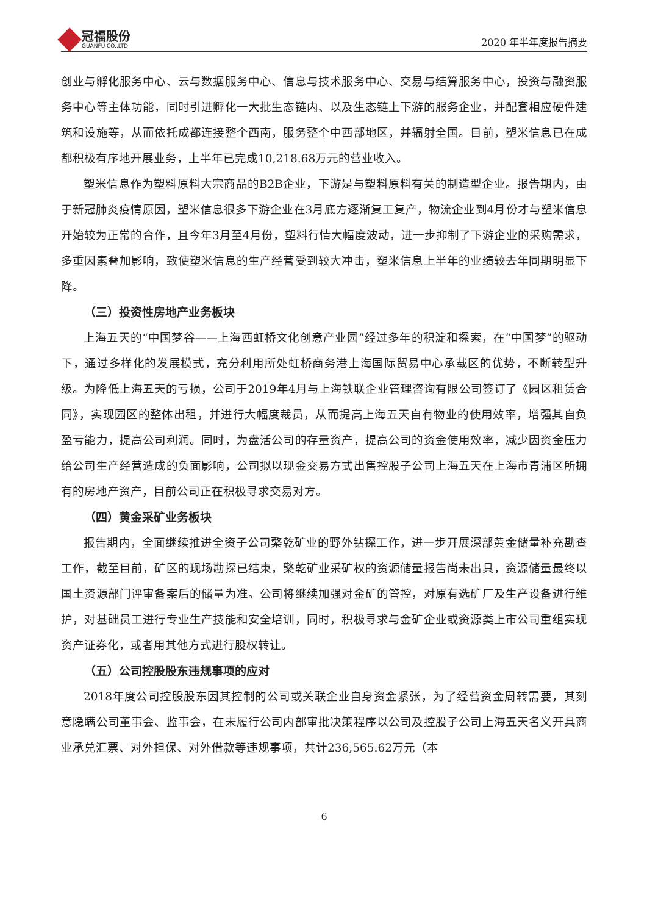冠福股份
GUANFU CO.,LTD
2020 年半年度报告摘要
创业与孵化服务中心、云与数据服务中心、信息与技术服务中心、交易与结算服务中心，投资与融资服务中心等主体功能，同时引进孵化一大批生态链内、以及生态链上下游的服务企业，并配套相应硬件建筑和设施等，从而依托成都连接整个西南，服务整个中西部地区，并辐射全国。目前，塑米信息已在成都积极有序地开展业务，上半年已完成10,218.68万元的营业收入。
塑米信息作为塑料原料大宗商品的B2B企业，下游是与塑料原料有关的制造型企业。报告期内，由于新冠肺炎疫情原因，塑米信息很多下游企业在3月底方逐渐复工复产，物流企业到4月份才与塑米信息开始较为正常的合作，且今年3月至4月份，塑料行情大幅度波动，进一步抑制了下游企业的采购需求，多重因素叠加影响，致使塑米信息的生产经营受到较大冲击，塑米信息上半年的业绩较去年同期明显下降。
（三）投资性房地产业务板块
上海五天的“中国梦谷——上海西虹桥文化创意产业园”经过多年的积淀和探索，在“中国梦”的驱动下，通过多样化的发展模式，充分利用所处虹桥商务港上海国际贸易中心承载区的优势，不断转型升级。为降低上海五天的亏损，公司于2019年4月与上海铁联企业管理咨询有限公司签订了《园区租赁合同》，实现园区的整体出租，并进行大幅度裁员，从而提高上海五天自有物业的使用效率，增强其自负盈亏能力，提高公司利润。同时，为盘活公司的存量资产，提高公司的资金使用效率，减少因资金压力给公司生产经营造成的负面影响，公司拟以现金交易方式出售控股子公司上海五天在上海市青浦区所拥有的房地产资产，目前公司正在积极寻求交易对方。
（四）黄金采矿业务板块
报告期内，全面继续推进全资子公司檠乾矿业的野外钻探工作，进一步开展深部黄金储量补充勘查工作，截至目前，矿区的现场勘探已结束，檠乾矿业采矿权的资源储量报告尚未出具，资源储量最终以国土资源部门评审备案后的储量为准。公司将继续加强对金矿的管控，对原有选矿厂及生产设备进行维护，对基础员工进行专业生产技能和安全培训，同时，积极寻求与金矿企业或资源类上市公司重组实现资产证券化，或者用其他方式进行股权转让。
（五）公司控股股东违规事项的应对
2018年度公司控股股东因其控制的公司或关联企业自身资金紧张，为了经营资金周转需要，其刻意隐瞒公司董事会、监事会，在未履行公司内部审批决策程序以公司及控股子公司上海五天名义开具商业承兑汇票、对外担保、对外借款等违规事项，共计236,565.62万元（本
6